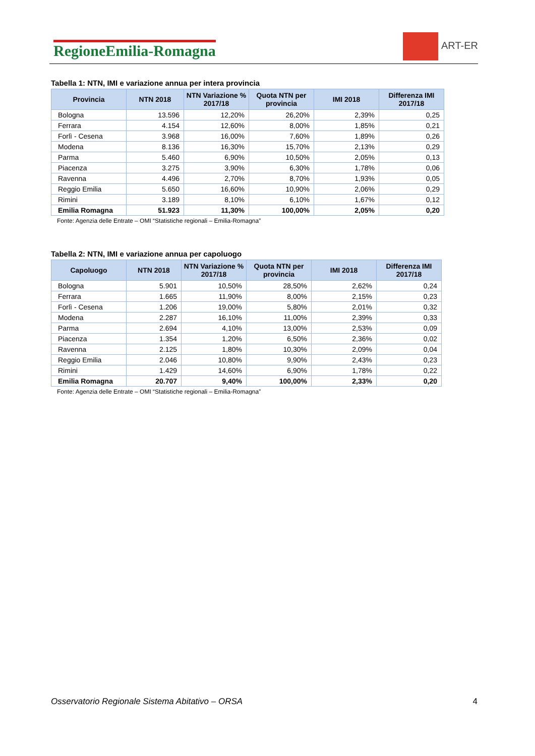RegioneEmilia-Romagna
ART-ER
Tabella 1: NTN, IMI e variazione annua per intera provincia
| Provincia | NTN 2018 | NTN Variazione % 2017/18 | Quota NTN per provincia | IMI 2018 | Differenza IMI 2017/18 |
| --- | --- | --- | --- | --- | --- |
| Bologna | 13.596 | 12,20% | 26,20% | 2,39% | 0,25 |
| Ferrara | 4.154 | 12,60% | 8,00% | 1,85% | 0,21 |
| Forlì - Cesena | 3.968 | 16,00% | 7,60% | 1,89% | 0,26 |
| Modena | 8.136 | 16,30% | 15,70% | 2,13% | 0,29 |
| Parma | 5.460 | 6,90% | 10,50% | 2,05% | 0,13 |
| Piacenza | 3.275 | 3,90% | 6,30% | 1,78% | 0,06 |
| Ravenna | 4.496 | 2,70% | 8,70% | 1,93% | 0,05 |
| Reggio Emilia | 5.650 | 16,60% | 10,90% | 2,06% | 0,29 |
| Rimini | 3.189 | 8,10% | 6,10% | 1,67% | 0,12 |
| Emilia Romagna | 51.923 | 11,30% | 100,00% | 2,05% | 0,20 |
Fonte: Agenzia delle Entrate – OMI “Statistiche regionali – Emilia-Romagna”
Tabella 2: NTN, IMI e variazione annua per capoluogo
| Capoluogo | NTN 2018 | NTN Variazione % 2017/18 | Quota NTN per provincia | IMI 2018 | Differenza IMI 2017/18 |
| --- | --- | --- | --- | --- | --- |
| Bologna | 5.901 | 10,50% | 28,50% | 2,62% | 0,24 |
| Ferrara | 1.665 | 11,90% | 8,00% | 2,15% | 0,23 |
| Forlì - Cesena | 1.206 | 19,00% | 5,80% | 2,01% | 0,32 |
| Modena | 2.287 | 16,10% | 11,00% | 2,39% | 0,33 |
| Parma | 2.694 | 4,10% | 13,00% | 2,53% | 0,09 |
| Piacenza | 1.354 | 1,20% | 6,50% | 2,36% | 0,02 |
| Ravenna | 2.125 | 1,80% | 10,30% | 2,09% | 0,04 |
| Reggio Emilia | 2.046 | 10,80% | 9,90% | 2,43% | 0,23 |
| Rimini | 1.429 | 14,60% | 6,90% | 1,78% | 0,22 |
| Emilia Romagna | 20.707 | 9,40% | 100,00% | 2,33% | 0,20 |
Fonte: Agenzia delle Entrate – OMI “Statistiche regionali – Emilia-Romagna”
Osservatorio Regionale Sistema Abitativo – ORSA 4